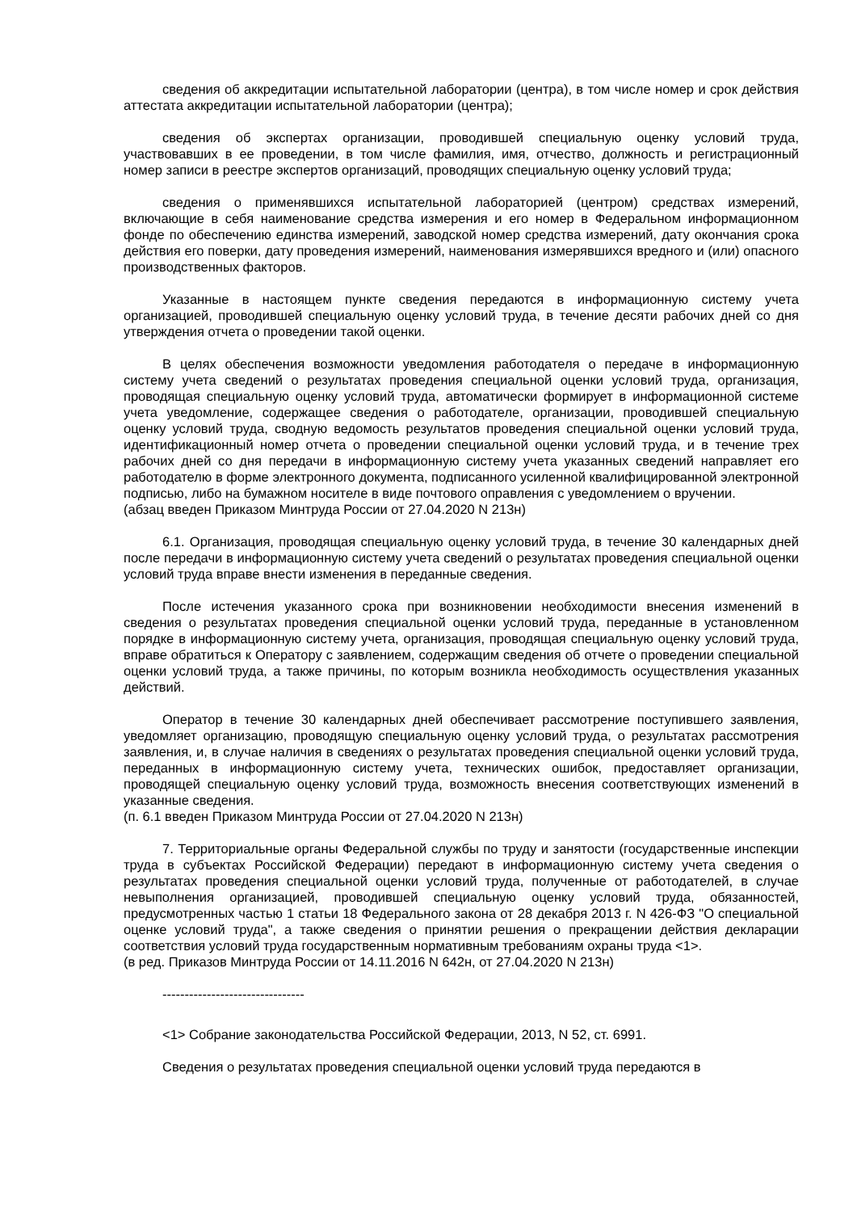сведения об аккредитации испытательной лаборатории (центра), в том числе номер и срок действия аттестата аккредитации испытательной лаборатории (центра);
сведения об экспертах организации, проводившей специальную оценку условий труда, участвовавших в ее проведении, в том числе фамилия, имя, отчество, должность и регистрационный номер записи в реестре экспертов организаций, проводящих специальную оценку условий труда;
сведения о применявшихся испытательной лабораторией (центром) средствах измерений, включающие в себя наименование средства измерения и его номер в Федеральном информационном фонде по обеспечению единства измерений, заводской номер средства измерений, дату окончания срока действия его поверки, дату проведения измерений, наименования измерявшихся вредного и (или) опасного производственных факторов.
Указанные в настоящем пункте сведения передаются в информационную систему учета организацией, проводившей специальную оценку условий труда, в течение десяти рабочих дней со дня утверждения отчета о проведении такой оценки.
В целях обеспечения возможности уведомления работодателя о передаче в информационную систему учета сведений о результатах проведения специальной оценки условий труда, организация, проводящая специальную оценку условий труда, автоматически формирует в информационной системе учета уведомление, содержащее сведения о работодателе, организации, проводившей специальную оценку условий труда, сводную ведомость результатов проведения специальной оценки условий труда, идентификационный номер отчета о проведении специальной оценки условий труда, и в течение трех рабочих дней со дня передачи в информационную систему учета указанных сведений направляет его работодателю в форме электронного документа, подписанного усиленной квалифицированной электронной подписью, либо на бумажном носителе в виде почтового оправления с уведомлением о вручении.
(абзац введен Приказом Минтруда России от 27.04.2020 N 213н)
6.1. Организация, проводящая специальную оценку условий труда, в течение 30 календарных дней после передачи в информационную систему учета сведений о результатах проведения специальной оценки условий труда вправе внести изменения в переданные сведения.
После истечения указанного срока при возникновении необходимости внесения изменений в сведения о результатах проведения специальной оценки условий труда, переданные в установленном порядке в информационную систему учета, организация, проводящая специальную оценку условий труда, вправе обратиться к Оператору с заявлением, содержащим сведения об отчете о проведении специальной оценки условий труда, а также причины, по которым возникла необходимость осуществления указанных действий.
Оператор в течение 30 календарных дней обеспечивает рассмотрение поступившего заявления, уведомляет организацию, проводящую специальную оценку условий труда, о результатах рассмотрения заявления, и, в случае наличия в сведениях о результатах проведения специальной оценки условий труда, переданных в информационную систему учета, технических ошибок, предоставляет организации, проводящей специальную оценку условий труда, возможность внесения соответствующих изменений в указанные сведения.
(п. 6.1 введен Приказом Минтруда России от 27.04.2020 N 213н)
7. Территориальные органы Федеральной службы по труду и занятости (государственные инспекции труда в субъектах Российской Федерации) передают в информационную систему учета сведения о результатах проведения специальной оценки условий труда, полученные от работодателей, в случае невыполнения организацией, проводившей специальную оценку условий труда, обязанностей, предусмотренных частью 1 статьи 18 Федерального закона от 28 декабря 2013 г. N 426-ФЗ "О специальной оценке условий труда", а также сведения о принятии решения о прекращении действия декларации соответствия условий труда государственным нормативным требованиям охраны труда <1>.
(в ред. Приказов Минтруда России от 14.11.2016 N 642н, от 27.04.2020 N 213н)
--------------------------------
<1> Собрание законодательства Российской Федерации, 2013, N 52, ст. 6991.
Сведения о результатах проведения специальной оценки условий труда передаются в